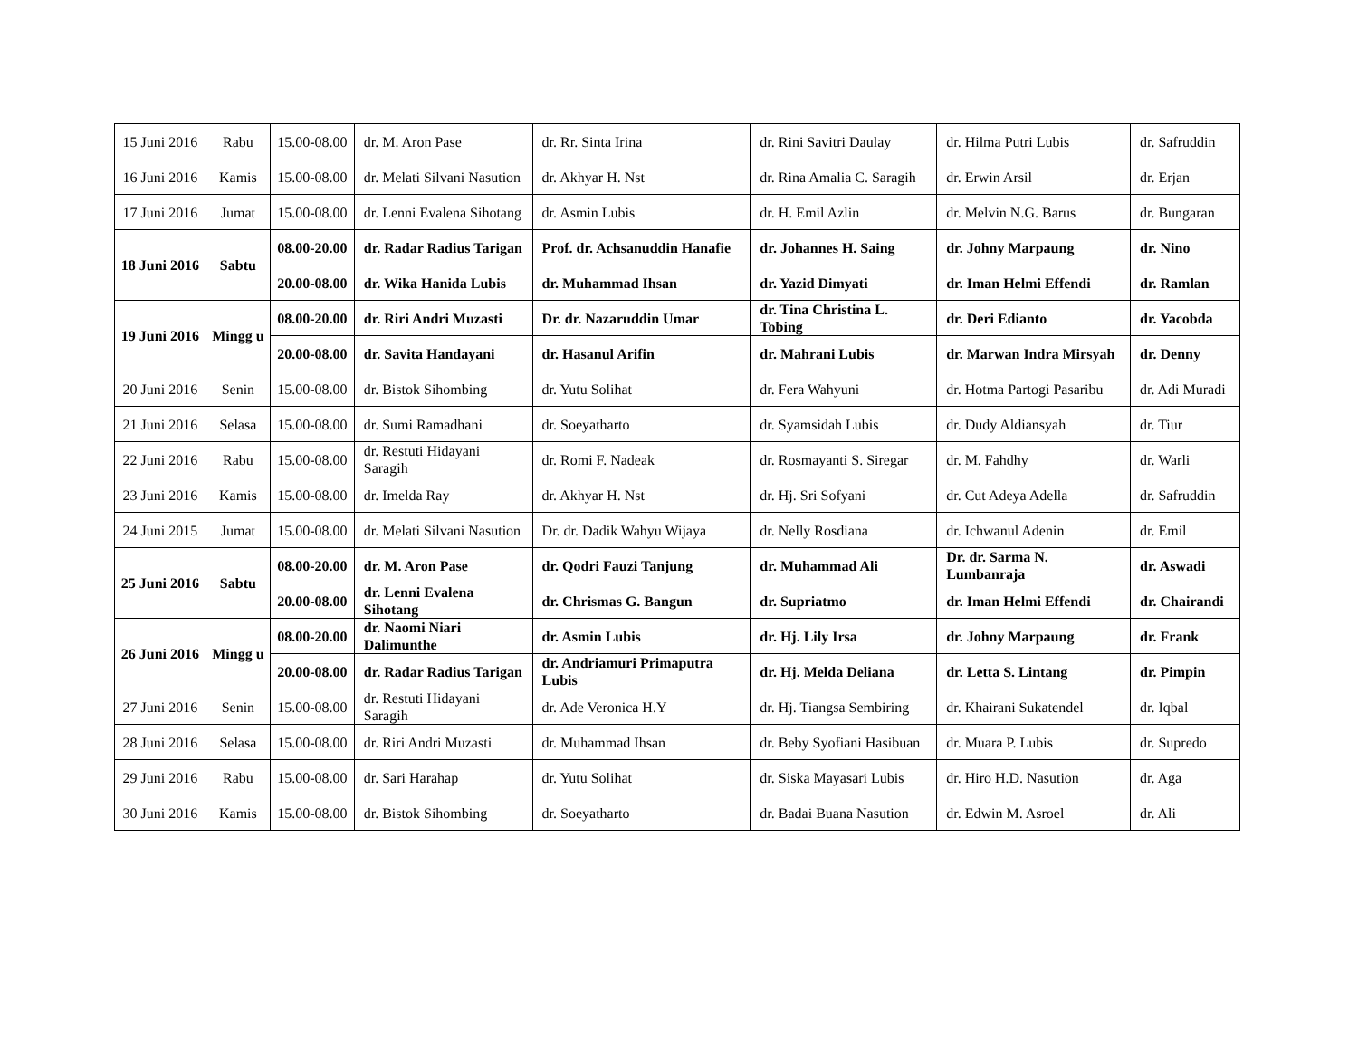| 15 Juni 2016 | Rabu | 15.00-08.00 | dr. M. Aron Pase | dr. Rr. Sinta Irina | dr. Rini Savitri Daulay | dr. Hilma Putri Lubis | dr. Safruddin |
| 16 Juni 2016 | Kamis | 15.00-08.00 | dr. Melati Silvani Nasution | dr. Akhyar H. Nst | dr. Rina Amalia C. Saragih | dr. Erwin Arsil | dr. Erjan |
| 17 Juni 2016 | Jumat | 15.00-08.00 | dr. Lenni Evalena Sihotang | dr. Asmin Lubis | dr. H. Emil Azlin | dr. Melvin N.G. Barus | dr. Bungaran |
| 18 Juni 2016 | Sabtu | 08.00-20.00 | dr. Radar Radius Tarigan | Prof. dr. Achsanuddin Hanafie | dr. Johannes H. Saing | dr. Johny Marpaung | dr. Nino |
| | | 20.00-08.00 | dr. Wika Hanida Lubis | dr. Muhammad Ihsan | dr. Yazid Dimyati | dr. Iman Helmi Effendi | dr. Ramlan |
| 19 Juni 2016 | Mingg u | 08.00-20.00 | dr. Riri Andri Muzasti | Dr. dr. Nazaruddin Umar | dr. Tina Christina L. Tobing | dr. Deri Edianto | dr. Yacobda |
| | | 20.00-08.00 | dr. Savita Handayani | dr. Hasanul Arifin | dr. Mahrani Lubis | dr. Marwan Indra Mirsyah | dr. Denny |
| 20 Juni 2016 | Senin | 15.00-08.00 | dr. Bistok Sihombing | dr. Yutu Solihat | dr. Fera Wahyuni | dr. Hotma Partogi Pasaribu | dr. Adi Muradi |
| 21 Juni 2016 | Selasa | 15.00-08.00 | dr. Sumi Ramadhani | dr. Soeyatharto | dr. Syamsidah Lubis | dr. Dudy Aldiansyah | dr. Tiur |
| 22 Juni 2016 | Rabu | 15.00-08.00 | dr. Restuti Hidayani Saragih | dr. Romi F. Nadeak | dr. Rosmayanti S. Siregar | dr. M. Fahdhy | dr. Warli |
| 23 Juni 2016 | Kamis | 15.00-08.00 | dr. Imelda Ray | dr. Akhyar H. Nst | dr. Hj. Sri Sofyani | dr. Cut Adeya Adella | dr. Safruddin |
| 24 Juni 2015 | Jumat | 15.00-08.00 | dr. Melati Silvani Nasution | Dr. dr. Dadik Wahyu Wijaya | dr. Nelly Rosdiana | dr. Ichwanul Adenin | dr. Emil |
| 25 Juni 2016 | Sabtu | 08.00-20.00 | dr. M. Aron Pase | dr. Qodri Fauzi Tanjung | dr. Muhammad Ali | Dr. dr. Sarma N. Lumbanraja | dr. Aswadi |
| | | 20.00-08.00 | dr. Lenni Evalena Sihotang | dr. Chrismas G. Bangun | dr. Supriatmo | dr. Iman Helmi Effendi | dr. Chairandi |
| 26 Juni 2016 | Mingg u | 08.00-20.00 | dr. Naomi Niari Dalimunthe | dr. Asmin Lubis | dr. Hj. Lily Irsa | dr. Johny Marpaung | dr. Frank |
| | | 20.00-08.00 | dr. Radar Radius Tarigan | dr. Andriamuri Primaputra Lubis | dr. Hj. Melda Deliana | dr. Letta S. Lintang | dr. Pimpin |
| 27 Juni 2016 | Senin | 15.00-08.00 | dr. Restuti Hidayani Saragih | dr. Ade Veronica H.Y | dr. Hj. Tiangsa Sembiring | dr. Khairani Sukatendel | dr. Iqbal |
| 28 Juni 2016 | Selasa | 15.00-08.00 | dr. Riri Andri Muzasti | dr. Muhammad Ihsan | dr. Beby Syofiani Hasibuan | dr. Muara P. Lubis | dr. Supredo |
| 29 Juni 2016 | Rabu | 15.00-08.00 | dr. Sari Harahap | dr. Yutu Solihat | dr. Siska Mayasari Lubis | dr. Hiro H.D. Nasution | dr. Aga |
| 30 Juni 2016 | Kamis | 15.00-08.00 | dr. Bistok Sihombing | dr. Soeyatharto | dr. Badai Buana Nasution | dr. Edwin M. Asroel | dr. Ali |